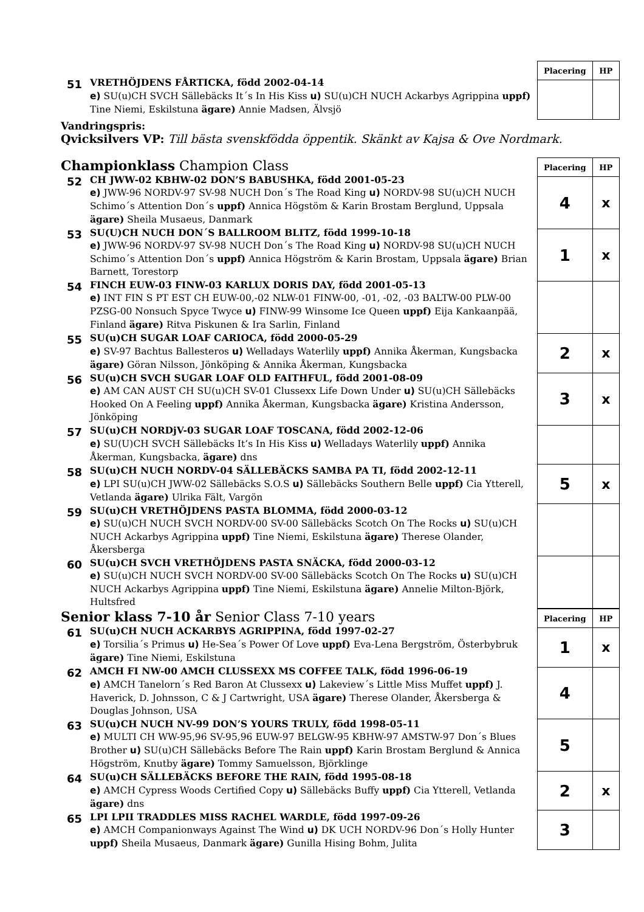51
VRETHÖJDENS FÅRTICKA, född 2002-04-14
e) SU(u)CH SVCH Sällebäcks It´s In His Kiss u) SU(u)CH NUCH Ackarbys Agrippina uppf) Tine Niemi, Eskilstuna ägare) Annie Madsen, Älvsjö
| Placering | HP |
| --- | --- |
Vandringspris:
Qvicksilvers VP: Till bästa svenskfödda öppentik. Skänkt av Kajsa & Ove Nordmark.
Championklass Champion Class
52
CH JWW-02 KBHW-02 DON’S BABUSHKA, född 2001-05-23
e) JWW-96 NORDV-97 SV-98 NUCH Don´s The Road King u) NORDV-98 SU(u)CH NUCH Schimo´s Attention Don´s uppf) Annica Högstöm & Karin Brostam Berglund, Uppsala ägare) Sheila Musaeus, Danmark
53
SU(U)CH NUCH DON´S BALLROOM BLITZ, född 1999-10-18
e) JWW-96 NORDV-97 SV-98 NUCH Don´s The Road King u) NORDV-98 SU(u)CH NUCH Schimo´s Attention Don´s uppf) Annica Högström & Karin Brostam, Uppsala ägare) Brian Barnett, Torestorp
54
FINCH EUW-03 FINW-03 KARLUX DORIS DAY, född 2001-05-13
e) INT FIN S PT EST CH EUW-00,-02 NLW-01 FINW-00, -01, -02, -03 BALTW-00 PLW-00 PZSG-00 Nonsuch Spyce Twyce u) FINW-99 Winsome Ice Queen uppf) Eija Kankaanpää, Finland ägare) Ritva Piskunen & Ira Sarlin, Finland
55
SU(u)CH SUGAR LOAF CARIOCA, född 2000-05-29
e) SV-97 Bachtus Ballesteros u) Welladays Waterlily uppf) Annika Åkerman, Kungsbacka ägare) Göran Nilsson, Jönköping & Annika Åkerman, Kungsbacka
56
SU(u)CH SVCH SUGAR LOAF OLD FAITHFUL, född 2001-08-09
e) AM CAN AUST CH SU(u)CH SV-01 Clussexx Life Down Under u) SU(u)CH Sällebäcks Hooked On A Feeling uppf) Annika Åkerman, Kungsbacka ägare) Kristina Andersson, Jönköping
57
SU(u)CH NORDjV-03 SUGAR LOAF TOSCANA, född 2002-12-06
e) SU(U)CH SVCH Sällebäcks It’s In His Kiss u) Welladays Waterlily uppf) Annika Åkerman, Kungsbacka, ägare) dns
58
SU(u)CH NUCH NORDV-04 SÄLLEBÄCKS SAMBA PA TI, född 2002-12-11
e) LPI SU(u)CH JWW-02 Sällebäcks S.O.S u) Sällebäcks Southern Belle uppf) Cia Ytterell, Vetlanda ägare) Ulrika Fält, Vargön
59
SU(u)CH VRETHÖJDENS PASTA BLOMMA, född 2000-03-12
e) SU(u)CH NUCH SVCH NORDV-00 SV-00 Sällebäcks Scotch On The Rocks u) SU(u)CH NUCH Ackarbys Agrippina uppf) Tine Niemi, Eskilstuna ägare) Therese Olander, Åkersberga
60
SU(u)CH SVCH VRETHÖJDENS PASTA SNÄCKA, född 2000-03-12
e) SU(u)CH NUCH SVCH NORDV-00 SV-00 Sällebäcks Scotch On The Rocks u) SU(u)CH NUCH Ackarbys Agrippina uppf) Tine Niemi, Eskilstuna ägare) Annelie Milton-Björk, Hultsfred
| Placering | HP |
| --- | --- |
| 4 | x |
| 1 | x |
| 2 | x |
| 3 | x |
| 5 | x |
Senior klass 7-10 år Senior Class 7-10 years
61
SU(u)CH NUCH ACKARBYS AGRIPPINA, född 1997-02-27
e) Torsilia´s Primus u) He-Sea´s Power Of Love uppf) Eva-Lena Bergström, Österbybruk ägare) Tine Niemi, Eskilstuna
62
AMCH FI NW-00 AMCH CLUSSEXX MS COFFEE TALK, född 1996-06-19
e) AMCH Tanelorn´s Red Baron At Clussexx u) Lakeview´s Little Miss Muffet uppf) J. Haverick, D. Johnsson, C & J Cartwright, USA ägare) Therese Olander, Åkersberga & Douglas Johnson, USA
63
SU(u)CH NUCH NV-99 DON’S YOURS TRULY, född 1998-05-11
e) MULTI CH WW-95,96 SV-95,96 EUW-97 BELGW-95 KBHW-97 AMSTW-97 Don´s Blues Brother u) SU(u)CH Sällebäcks Before The Rain uppf) Karin Brostam Berglund & Annica Högström, Knutby ägare) Tommy Samuelsson, Björklinge
64
SU(u)CH SÄLLEBÄCKS BEFORE THE RAIN, född 1995-08-18
e) AMCH Cypress Woods Certified Copy u) Sällebäcks Buffy uppf) Cia Ytterell, Vetlanda ägare) dns
65
LPI LPII TRADDLES MISS RACHEL WARDLE, född 1997-09-26
e) AMCH Companionways Against The Wind u) DK UCH NORDV-96 Don´s Holly Hunter uppf) Sheila Musaeus, Danmark ägare) Gunilla Hising Bohm, Julita
| Placering | HP |
| --- | --- |
| 1 | x |
| 4 | |
| 5 | |
| 2 | x |
| 3 | |